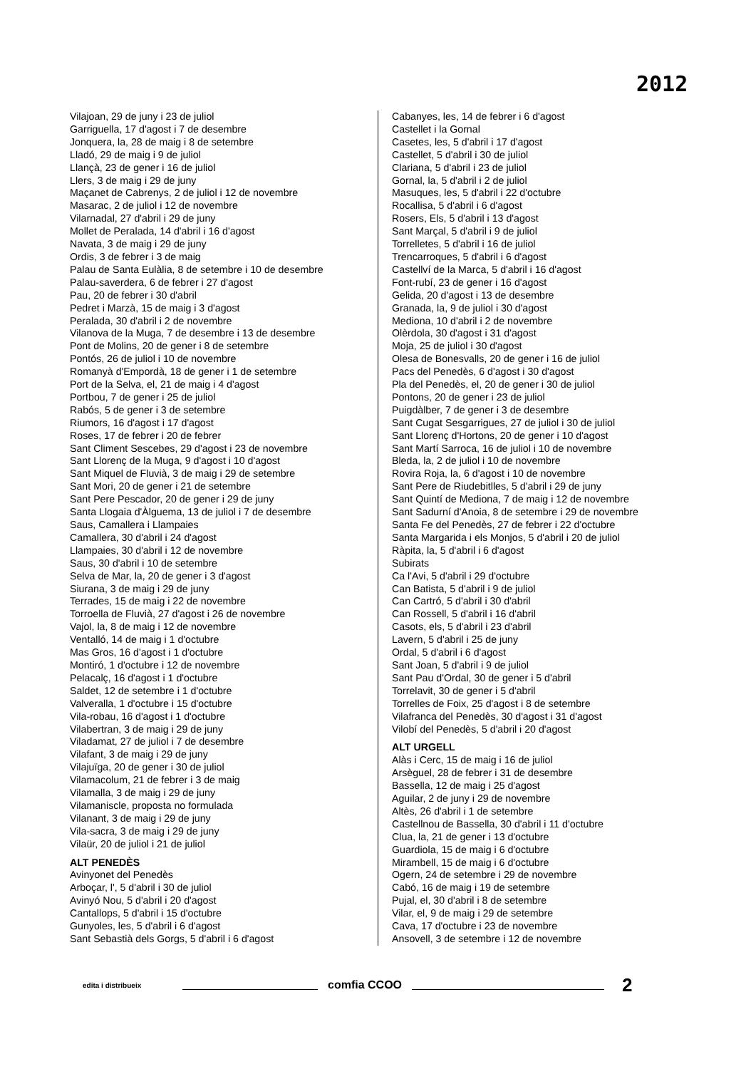2012
Vilajoan, 29 de juny i 23 de juliol
Garriguella, 17 d'agost i 7 de desembre
Jonquera, la, 28 de maig i 8 de setembre
Lladó, 29 de maig i 9 de juliol
Llançà, 23 de gener i 16 de juliol
Llers, 3 de maig i 29 de juny
Maçanet de Cabrenys, 2 de juliol i 12 de novembre
Masarac, 2 de juliol i 12 de novembre
Vilarnadal, 27 d'abril i 29 de juny
Mollet de Peralada, 14 d'abril i 16 d'agost
Navata, 3 de maig i 29 de juny
Ordis, 3 de febrer i 3 de maig
Palau de Santa Eulàlia, 8 de setembre i 10 de desembre
Palau-saverdera, 6 de febrer i 27 d'agost
Pau, 20 de febrer i 30 d'abril
Pedret i Marzà, 15 de maig i 3 d'agost
Peralada, 30 d'abril i 2 de novembre
Vilanova de la Muga, 7 de desembre i 13 de desembre
Pont de Molins, 20 de gener i 8 de setembre
Pontós, 26 de juliol i 10 de novembre
Romanyà d'Empordà, 18 de gener i 1 de setembre
Port de la Selva, el, 21 de maig i 4 d'agost
Portbou, 7 de gener i 25 de juliol
Rabós, 5 de gener i 3 de setembre
Riumors, 16 d'agost i 17 d'agost
Roses, 17 de febrer i 20 de febrer
Sant Climent Sescebes, 29 d'agost i 23 de novembre
Sant Llorenç de la Muga, 9 d'agost i 10 d'agost
Sant Miquel de Fluvià, 3 de maig i 29 de setembre
Sant Mori, 20 de gener i 21 de setembre
Sant Pere Pescador, 20 de gener i 29 de juny
Santa Llogaia d'Àlguema, 13 de juliol i 7 de desembre
Saus, Camallera i Llampaies
Camallera, 30 d'abril i 24 d'agost
Llampaies, 30 d'abril i 12 de novembre
Saus, 30 d'abril i 10 de setembre
Selva de Mar, la, 20 de gener i 3 d'agost
Siurana, 3 de maig i 29 de juny
Terrades, 15 de maig i 22 de novembre
Torroella de Fluvià, 27 d'agost i 26 de novembre
Vajol, la, 8 de maig i 12 de novembre
Ventalló, 14 de maig i 1 d'octubre
Mas Gros, 16 d'agost i 1 d'octubre
Montiró, 1 d'octubre i 12 de novembre
Pelacalç, 16 d'agost i 1 d'octubre
Saldet, 12 de setembre i 1 d'octubre
Valveralla, 1 d'octubre i 15 d'octubre
Vila-robau, 16 d'agost i 1 d'octubre
Vilabertran, 3 de maig i 29 de juny
Viladamat, 27 de juliol i 7 de desembre
Vilafant, 3 de maig i 29 de juny
Vilajuïga, 20 de gener i 30 de juliol
Vilamacolum, 21 de febrer i 3 de maig
Vilamalla, 3 de maig i 29 de juny
Vilamaniscle, proposta no formulada
Vilanant, 3 de maig i 29 de juny
Vila-sacra, 3 de maig i 29 de juny
Vilaür, 20 de juliol i 21 de juliol
ALT PENEDÈS
Avinyonet del Penedès
Arboçar, l', 5 d'abril i 30 de juliol
Avinyó Nou, 5 d'abril i 20 d'agost
Cantallops, 5 d'abril i 15 d'octubre
Gunyoles, les, 5 d'abril i 6 d'agost
Sant Sebastià dels Gorgs, 5 d'abril i 6 d'agost
Cabanyes, les, 14 de febrer i 6 d'agost
Castellet i la Gornal
Casetes, les, 5 d'abril i 17 d'agost
Castellet, 5 d'abril i 30 de juliol
Clariana, 5 d'abril i 23 de juliol
Gornal, la, 5 d'abril i 2 de juliol
Masuques, les, 5 d'abril i 22 d'octubre
Rocallisa, 5 d'abril i 6 d'agost
Rosers, Els, 5 d'abril i 13 d'agost
Sant Marçal, 5 d'abril i 9 de juliol
Torrelletes, 5 d'abril i 16 de juliol
Trencarroques, 5 d'abril i 6 d'agost
Castellví de la Marca, 5 d'abril i 16 d'agost
Font-rubí, 23 de gener i 16 d'agost
Gelida, 20 d'agost i 13 de desembre
Granada, la, 9 de juliol i 30 d'agost
Mediona, 10 d'abril i 2 de novembre
Olèrdola, 30 d'agost i 31 d'agost
Moja, 25 de juliol i 30 d'agost
Olesa de Bonesvalls, 20 de gener i 16 de juliol
Pacs del Penedès, 6 d'agost i 30 d'agost
Pla del Penedès, el, 20 de gener i 30 de juliol
Pontons, 20 de gener i 23 de juliol
Puigdàlber, 7 de gener i 3 de desembre
Sant Cugat Sesgarrigues, 27 de juliol i 30 de juliol
Sant Llorenç d'Hortons, 20 de gener i 10 d'agost
Sant Martí Sarroca, 16 de juliol i 10 de novembre
Bleda, la, 2 de juliol i 10 de novembre
Rovira Roja, la, 6 d'agost i 10 de novembre
Sant Pere de Riudebitlles, 5 d'abril i 29 de juny
Sant Quintí de Mediona, 7 de maig i 12 de novembre
Sant Sadurní d'Anoia, 8 de setembre i 29 de novembre
Santa Fe del Penedès, 27 de febrer i 22 d'octubre
Santa Margarida i els Monjos, 5 d'abril i 20 de juliol
Ràpita, la, 5 d'abril i 6 d'agost
Subirats
Ca l'Avi, 5 d'abril i 29 d'octubre
Can Batista, 5 d'abril i 9 de juliol
Can Cartró, 5 d'abril i 30 d'abril
Can Rossell, 5 d'abril i 16 d'abril
Casots, els, 5 d'abril i 23 d'abril
Lavern, 5 d'abril i 25 de juny
Ordal, 5 d'abril i 6 d'agost
Sant Joan, 5 d'abril i 9 de juliol
Sant Pau d'Ordal, 30 de gener i 5 d'abril
Torrelavit, 30 de gener i 5 d'abril
Torrelles de Foix, 25 d'agost i 8 de setembre
Vilafranca del Penedès, 30 d'agost i 31 d'agost
Vilobí del Penedès, 5 d'abril i 20 d'agost
ALT URGELL
Alàs i Cerc, 15 de maig i 16 de juliol
Arsèguel, 28 de febrer i 31 de desembre
Bassella, 12 de maig i 25 d'agost
Aguilar, 2 de juny i 29 de novembre
Altès, 26 d'abril i 1 de setembre
Castellnou de Bassella, 30 d'abril i 11 d'octubre
Clua, la, 21 de gener i 13 d'octubre
Guardiola, 15 de maig i 6 d'octubre
Mirambell, 15 de maig i 6 d'octubre
Ogern, 24 de setembre i 29 de novembre
Cabó, 16 de maig i 19 de setembre
Pujal, el, 30 d'abril i 8 de setembre
Vilar, el, 9 de maig i 29 de setembre
Cava, 17 d'octubre i 23 de novembre
Ansovell, 3 de setembre i 12 de novembre
edita i distribueix comfia CCOO 2